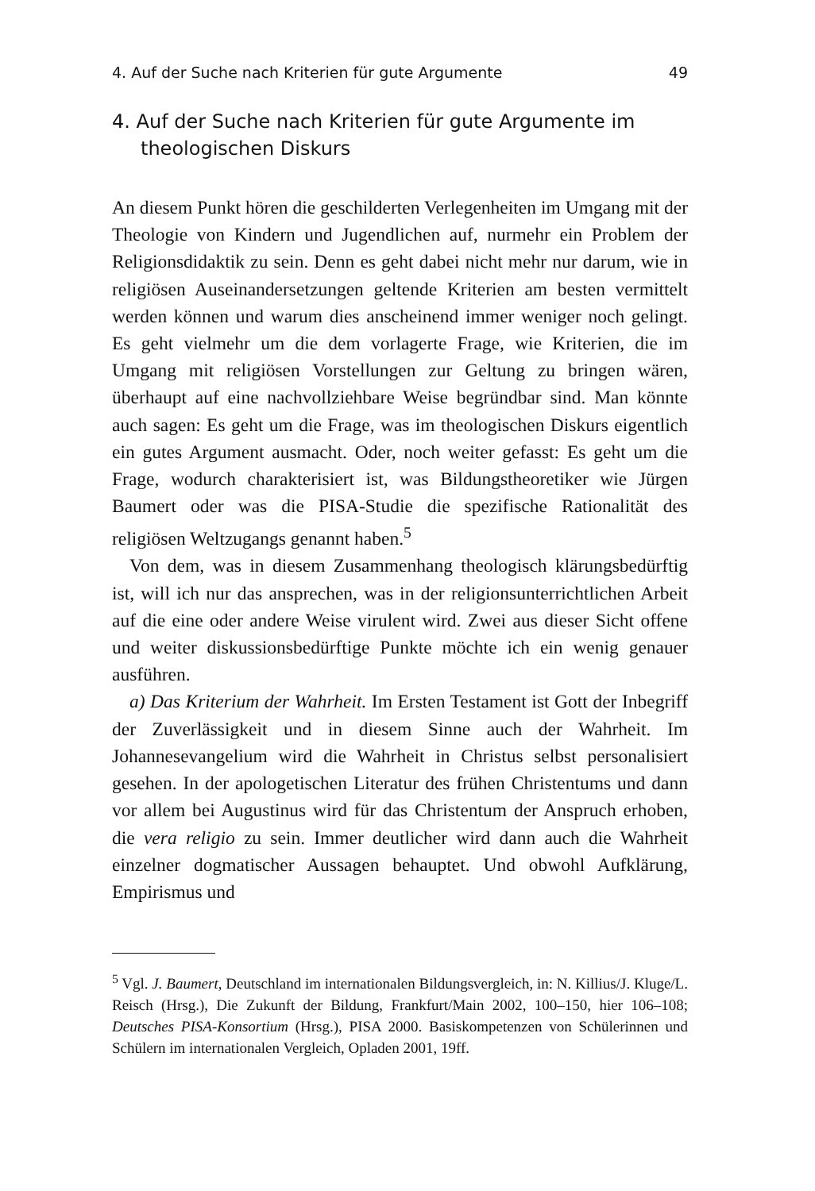4. Auf der Suche nach Kriterien für gute Argumente 49
4. Auf der Suche nach Kriterien für gute Argumente im theologischen Diskurs
An diesem Punkt hören die geschilderten Verlegenheiten im Umgang mit der Theologie von Kindern und Jugendlichen auf, nurmehr ein Problem der Religionsdidaktik zu sein. Denn es geht dabei nicht mehr nur darum, wie in religiösen Auseinandersetzungen geltende Kriterien am besten vermittelt werden können und warum dies anscheinend immer weniger noch gelingt. Es geht vielmehr um die dem vorlagerte Frage, wie Kriterien, die im Umgang mit religiösen Vorstellungen zur Geltung zu bringen wären, überhaupt auf eine nachvollziehbare Weise begründbar sind. Man könnte auch sagen: Es geht um die Frage, was im theologischen Diskurs eigentlich ein gutes Argument ausmacht. Oder, noch weiter gefasst: Es geht um die Frage, wodurch charakterisiert ist, was Bildungstheoretiker wie Jürgen Baumert oder was die PISA-Studie die spezifische Rationalität des religiösen Weltzugangs genannt haben.<sup>5</sup>
Von dem, was in diesem Zusammenhang theologisch klärungsbedürftig ist, will ich nur das ansprechen, was in der religionsunterrichtlichen Arbeit auf die eine oder andere Weise virulent wird. Zwei aus dieser Sicht offene und weiter diskussionsbedürftige Punkte möchte ich ein wenig genauer ausführen.
a) Das Kriterium der Wahrheit. Im Ersten Testament ist Gott der Inbegriff der Zuverlässigkeit und in diesem Sinne auch der Wahrheit. Im Johannesevangelium wird die Wahrheit in Christus selbst personalisiert gesehen. In der apologetischen Literatur des frühen Christentums und dann vor allem bei Augustinus wird für das Christentum der Anspruch erhoben, die vera religio zu sein. Immer deutlicher wird dann auch die Wahrheit einzelner dogmatischer Aussagen behauptet. Und obwohl Aufklärung, Empirismus und
<sup>5</sup> Vgl. J. Baumert, Deutschland im internationalen Bildungsvergleich, in: N. Killius/J. Kluge/L. Reisch (Hrsg.), Die Zukunft der Bildung, Frankfurt/Main 2002, 100–150, hier 106–108; Deutsches PISA-Konsortium (Hrsg.), PISA 2000. Basiskompetenzen von Schülerinnen und Schülern im internationalen Vergleich, Opladen 2001, 19ff.